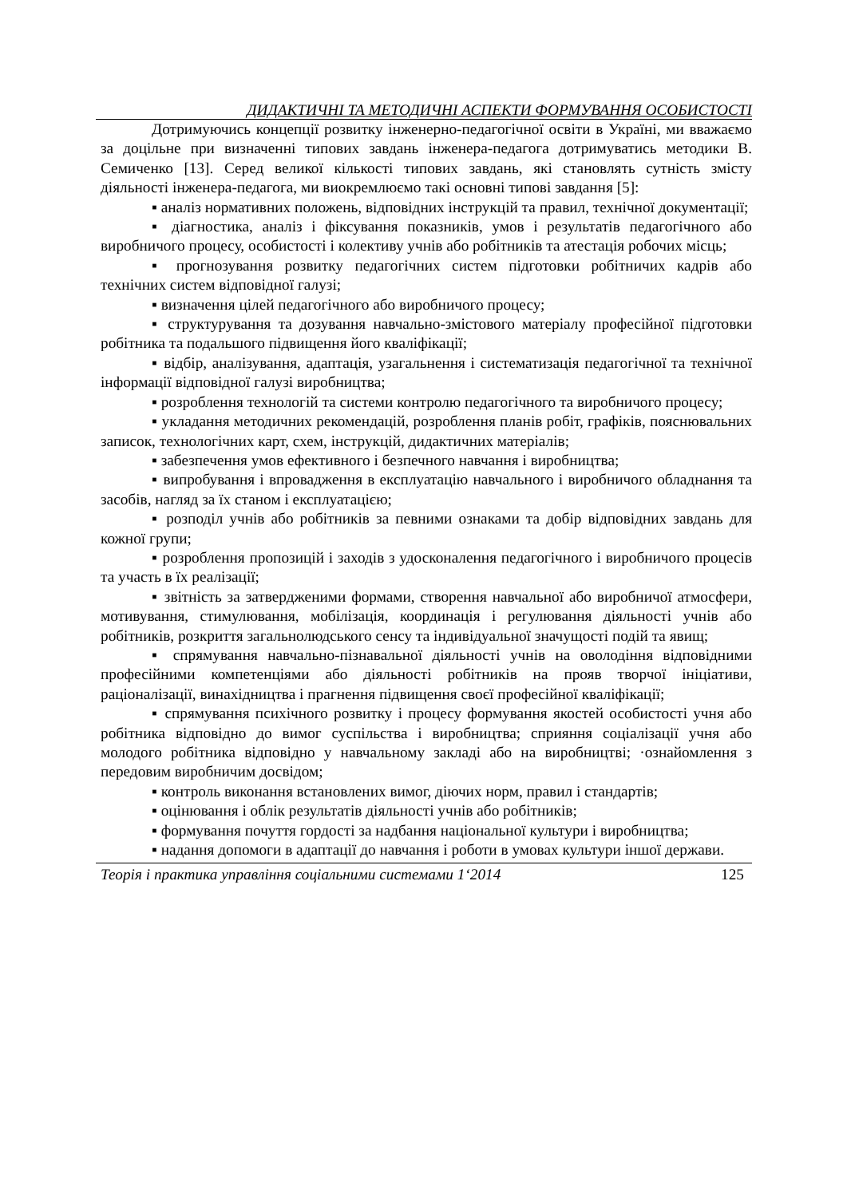ДИДАКТИЧНІ ТА МЕТОДИЧНІ АСПЕКТИ ФОРМУВАННЯ ОСОБИСТОСТІ
Дотримуючись концепції розвитку інженерно-педагогічної освіти в Україні, ми вважаємо за доцільне при визначенні типових завдань інженера-педагога дотримуватись методики В. Семиченко [13]. Серед великої кількості типових завдань, які становлять сутність змісту діяльності інженера-педагога, ми виокремлюємо такі основні типові завдання [5]:
▪ аналіз нормативних положень, відповідних інструкцій та правил, технічної документації;
▪ діагностика, аналіз і фіксування показників, умов і результатів педагогічного або виробничого процесу, особистості і колективу учнів або робітників та атестація робочих місць;
▪ прогнозування розвитку педагогічних систем підготовки робітничих кадрів або технічних систем відповідної галузі;
▪ визначення цілей педагогічного або виробничого процесу;
▪ структурування та дозування навчально-змістового матеріалу професійної підготовки робітника та подальшого підвищення його кваліфікації;
▪ відбір, аналізування, адаптація, узагальнення і систематизація педагогічної та технічної інформації відповідної галузі виробництва;
▪ розроблення технологій та системи контролю педагогічного та виробничого процесу;
▪ укладання методичних рекомендацій, розроблення планів робіт, графіків, пояснювальних записок, технологічних карт, схем, інструкцій, дидактичних матеріалів;
▪ забезпечення умов ефективного і безпечного навчання і виробництва;
▪ випробування і впровадження в експлуатацію навчального і виробничого обладнання та засобів, нагляд за їх станом і експлуатацією;
▪ розподіл учнів або робітників за певними ознаками та добір відповідних завдань для кожної групи;
▪ розроблення пропозицій і заходів з удосконалення педагогічного і виробничого процесів та участь в їх реалізації;
▪ звітність за затвердженими формами, створення навчальної або виробничої атмосфери, мотивування, стимулювання, мобілізація, координація і регулювання діяльності учнів або робітників, розкриття загальнолюдського сенсу та індивідуальної значущості подій та явищ;
▪ спрямування навчально-пізнавальної діяльності учнів на оволодіння відповідними професійними компетенціями або діяльності робітників на прояв творчої ініціативи, раціоналізації, винахідництва і прагнення підвищення своєї професійної кваліфікації;
▪ спрямування психічного розвитку і процесу формування якостей особистості учня або робітника відповідно до вимог суспільства і виробництва; сприяння соціалізації учня або молодого робітника відповідно у навчальному закладі або на виробництві; ·ознайомлення з передовим виробничим досвідом;
▪ контроль виконання встановлених вимог, діючих норм, правил і стандартів;
▪ оцінювання і облік результатів діяльності учнів або робітників;
▪ формування почуття гордості за надбання національної культури і виробництва;
▪ надання допомоги в адаптації до навчання і роботи в умовах культури іншої держави.
Теорія і практика управління соціальними системами 1‘2014 125